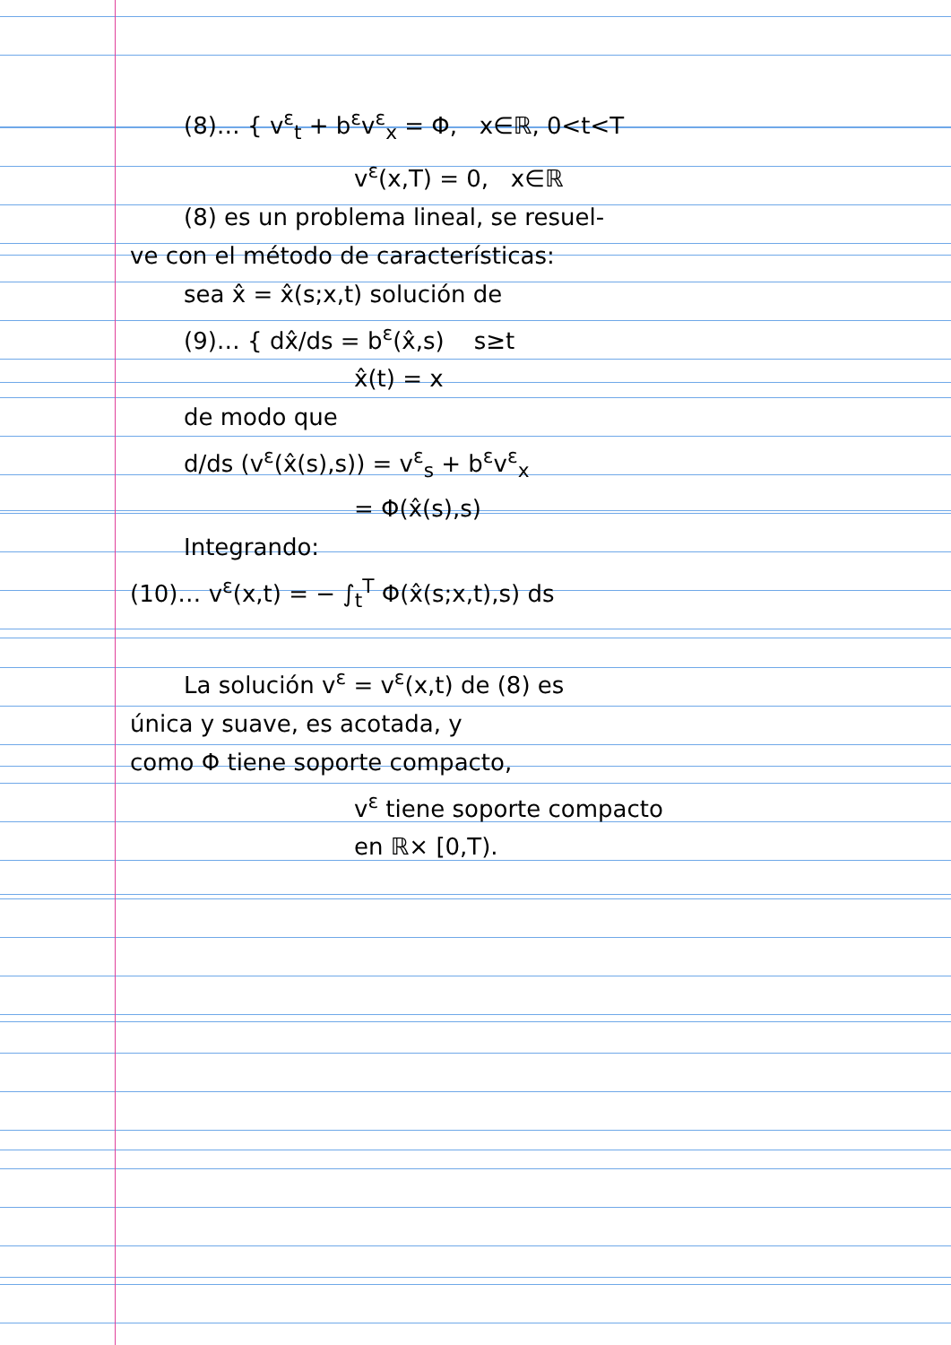(8)… { v<sup>ε</sup><sub>t</sub> + b<sup>ε</sup>v<sup>ε</sup><sub>x</sub> = Φ, x∈ℝ, 0<t<T
v<sup>ε</sup>(x,T) = 0, x∈ℝ
(8) es un problema lineal, se resuel-
ve con el método de características:
sea x̂ = x̂(s;x,t) solución de
(9)… { dx̂/ds = b<sup>ε</sup>(x̂,s) s≥t
x̂(t) = x
de modo que
d/ds (v<sup>ε</sup>(x̂(s),s)) = v<sup>ε</sup><sub>s</sub> + b<sup>ε</sup>v<sup>ε</sup><sub>x</sub>
= Φ(x̂(s),s)
Integrando:
(10)… v<sup>ε</sup>(x,t) = − ∫<sub>t</sub><sup>T</sup> Φ(x̂(s;x,t),s) ds
La solución v<sup>ε</sup> = v<sup>ε</sup>(x,t) de (8) es
única y suave, es acotada, y
como Φ tiene soporte compacto,
v<sup>ε</sup> tiene soporte compacto
en ℝ× [0,T).